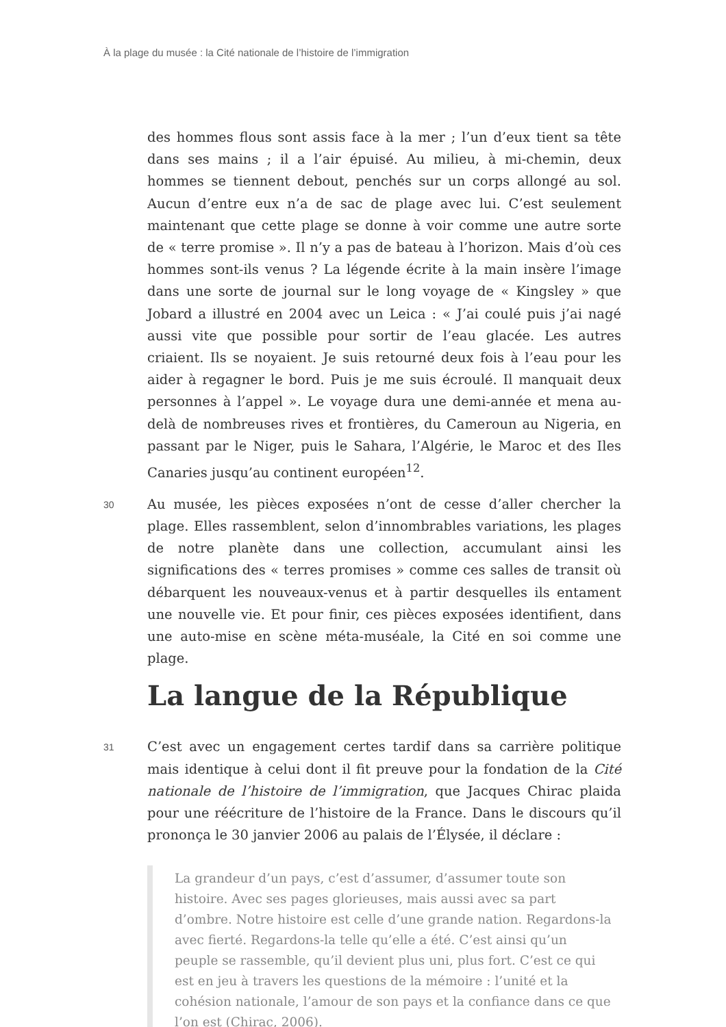À la plage du musée : la Cité nationale de l’histoire de l’immigration
des hommes flous sont assis face à la mer ; l’un d’eux tient sa tête dans ses mains ; il a l’air épuisé. Au milieu, à mi-chemin, deux hommes se tiennent debout, penchés sur un corps allongé au sol. Aucun d’entre eux n’a de sac de plage avec lui. C’est seulement maintenant que cette plage se donne à voir comme une autre sorte de « terre promise ». Il n’y a pas de bateau à l’horizon. Mais d’où ces hommes sont-ils venus ? La légende écrite à la main insère l’image dans une sorte de journal sur le long voyage de « Kingsley » que Jobard a illustré en 2004 avec un Leica : « J’ai coulé puis j’ai nagé aussi vite que possible pour sortir de l’eau glacée. Les autres criaient. Ils se noyaient. Je suis retourné deux fois à l’eau pour les aider à regagner le bord. Puis je me suis écroulé. Il manquait deux personnes à l’appel ». Le voyage dura une demi-année et mena au-delà de nombreuses rives et frontières, du Cameroun au Nigeria, en passant par le Niger, puis le Sahara, l’Algérie, le Maroc et des Iles Canaries jusqu’au continent européen<sup>12</sup>.
30
Au musée, les pièces exposées n’ont de cesse d’aller chercher la plage. Elles rassemblent, selon d’innombrables variations, les plages de notre planète dans une collection, accumulant ainsi les significations des « terres promises » comme ces salles de transit où débarquent les nouveaux-venus et à partir desquelles ils entament une nouvelle vie. Et pour finir, ces pièces exposées identifient, dans une auto-mise en scène méta-muséale, la Cité en soi comme une plage.
La langue de la République
31
C’est avec un engagement certes tardif dans sa carrière politique mais identique à celui dont il fit preuve pour la fondation de la Cité nationale de l’histoire de l’immigration, que Jacques Chirac plaida pour une réécriture de l’histoire de la France. Dans le discours qu’il prononça le 30 janvier 2006 au palais de l’Élysée, il déclare :
La grandeur d’un pays, c’est d’assumer, d’assumer toute son histoire. Avec ses pages glorieuses, mais aussi avec sa part d’ombre. Notre histoire est celle d’une grande nation. Regardons-la avec fierté. Regardons-la telle qu’elle a été. C’est ainsi qu’un peuple se rassemble, qu’il devient plus uni, plus fort. C’est ce qui est en jeu à travers les questions de la mémoire : l’unité et la cohésion nationale, l’amour de son pays et la confiance dans ce que l’on est (Chirac, 2006).